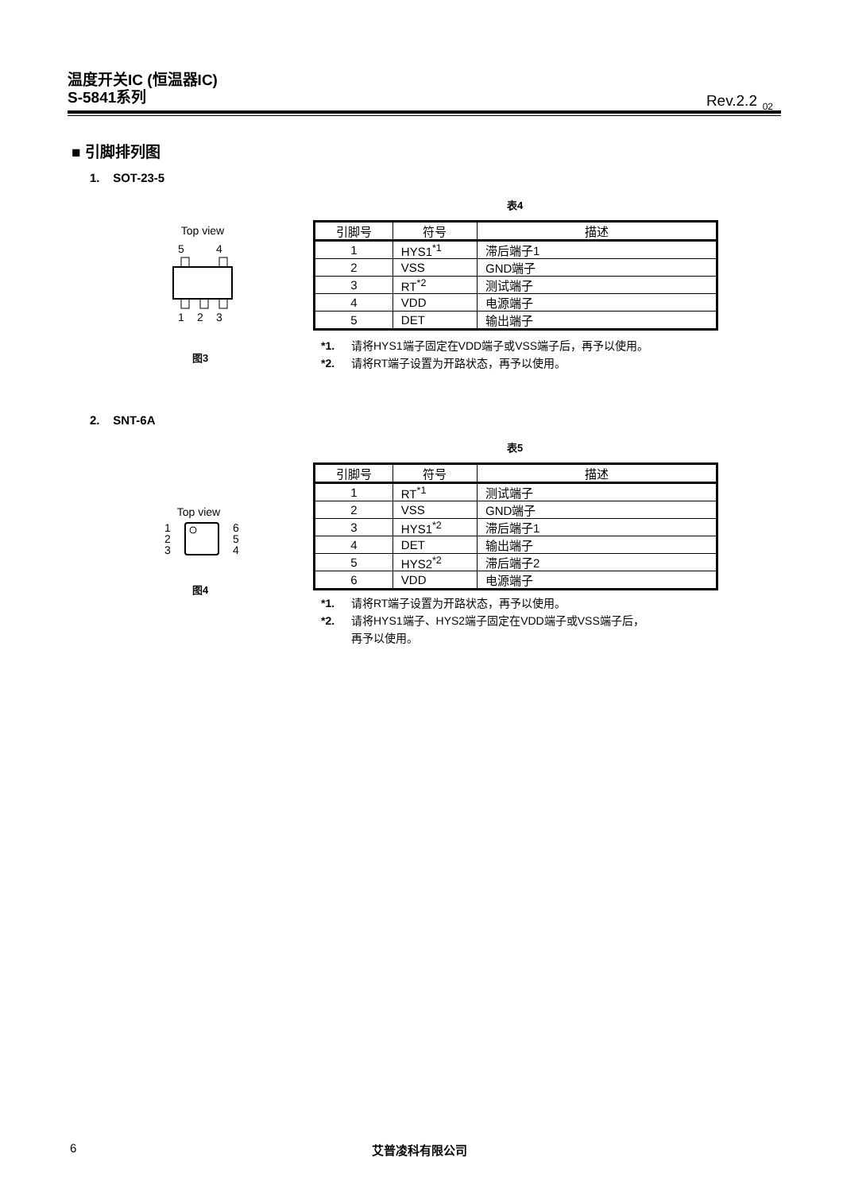温度开关IC (恒温器IC)
S-5841系列
Rev.2.2<sub>_02</sub>
■ 引脚排列图
1. SOT-23-5
表4
Top view
5
4
1
2
3
图3
| 引脚号 | 符号 | 描述 |
| --- | --- | --- |
| 1 | HYS1<sup>*1</sup> | 滞后端子1 |
| 2 | VSS | GND端子 |
| 3 | RT<sup>*2</sup> | 测试端子 |
| 4 | VDD | 电源端子 |
| 5 | DET | 输出端子 |
*1. 请将HYS1端子固定在VDD端子或VSS端子后，再予以使用。
*2. 请将RT端子设置为开路状态，再予以使用。
2. SNT-6A
表5
Top view
1
2
3
6
5
4
图4
| 引脚号 | 符号 | 描述 |
| --- | --- | --- |
| 1 | RT<sup>*1</sup> | 测试端子 |
| 2 | VSS | GND端子 |
| 3 | HYS1<sup>*2</sup> | 滞后端子1 |
| 4 | DET | 输出端子 |
| 5 | HYS2<sup>*2</sup> | 滞后端子2 |
| 6 | VDD | 电源端子 |
*1. 请将RT端子设置为开路状态，再予以使用。
*2. 请将HYS1端子、HYS2端子固定在VDD端子或VSS端子后，
再予以使用。
6 艾普凌科有限公司